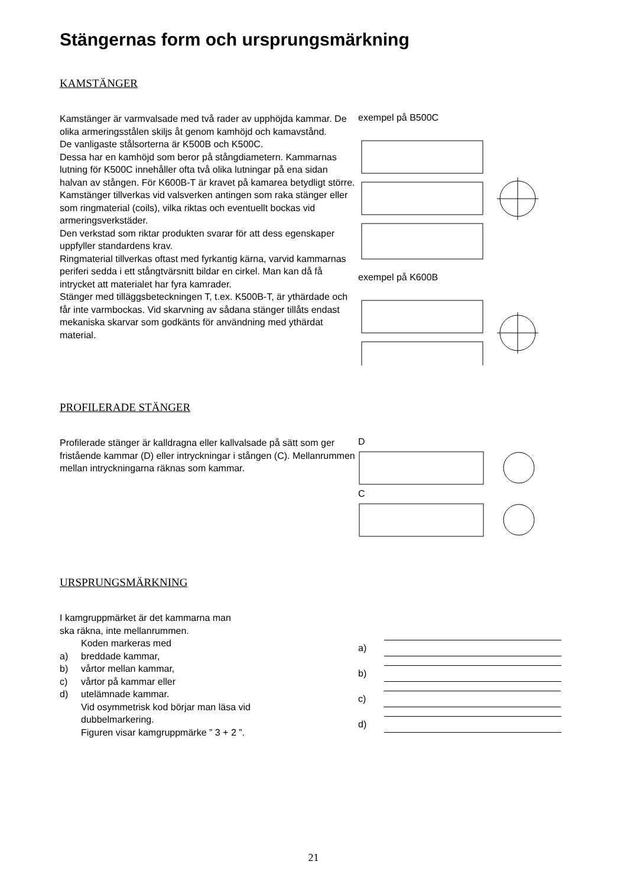Stängernas form och ursprungsmärkning
KAMSTÄNGER
Kamstänger är varmvalsade med två rader av upphöjda kammar. De olika armeringsstålen skiljs åt genom kamhöjd och kamavstånd.
De vanligaste stålsorterna är K500B och K500C.
Dessa har en kamhöjd som beror på stångdiametern. Kammarnas lutning för K500C innehåller ofta två olika lutningar på ena sidan halvan av stången. För K600B-T är kravet på kamarea betydligt större.
Kamstänger tillverkas vid valsverken antingen som raka stänger eller som ringmaterial (coils), vilka riktas och eventuellt bockas vid armeringsverkstäder.
Den verkstad som riktar produkten svarar för att dess egenskaper uppfyller standardens krav.
Ringmaterial tillverkas oftast med fyrkantig kärna, varvid kammarnas periferi sedda i ett stångtvärsnitt bildar en cirkel. Man kan då få intrycket att materialet har fyra kamrader.
Stänger med tilläggsbeteckningen T, t.ex. K500B-T, är ythärdade och får inte varmbockas. Vid skarvning av sådana stänger tillåts endast mekaniska skarvar som godkänts för användning med ythärdat material.
exempel på B500C
exempel på K600B
PROFILERADE STÄNGER
Profilerade stänger är kalldragna eller kallvalsade på sätt som ger fristående kammar (D) eller intryckningar i stången (C). Mellanrummen mellan intryckningarna räknas som kammar.
D C
URSPRUNGSMÄRKNING
I kamgruppmärket är det kammarna man
ska räkna, inte mellanrummen.
Koden markeras med
a) breddade kammar,
b) vårtor mellan kammar,
c) vårtor på kammar eller
d) utelämnade kammar.
Vid osymmetrisk kod börjar man läsa vid
dubbelmarkering.
Figuren visar kamgruppmärke ” 3 + 2 ”.
a)
b)
c)
d)
21